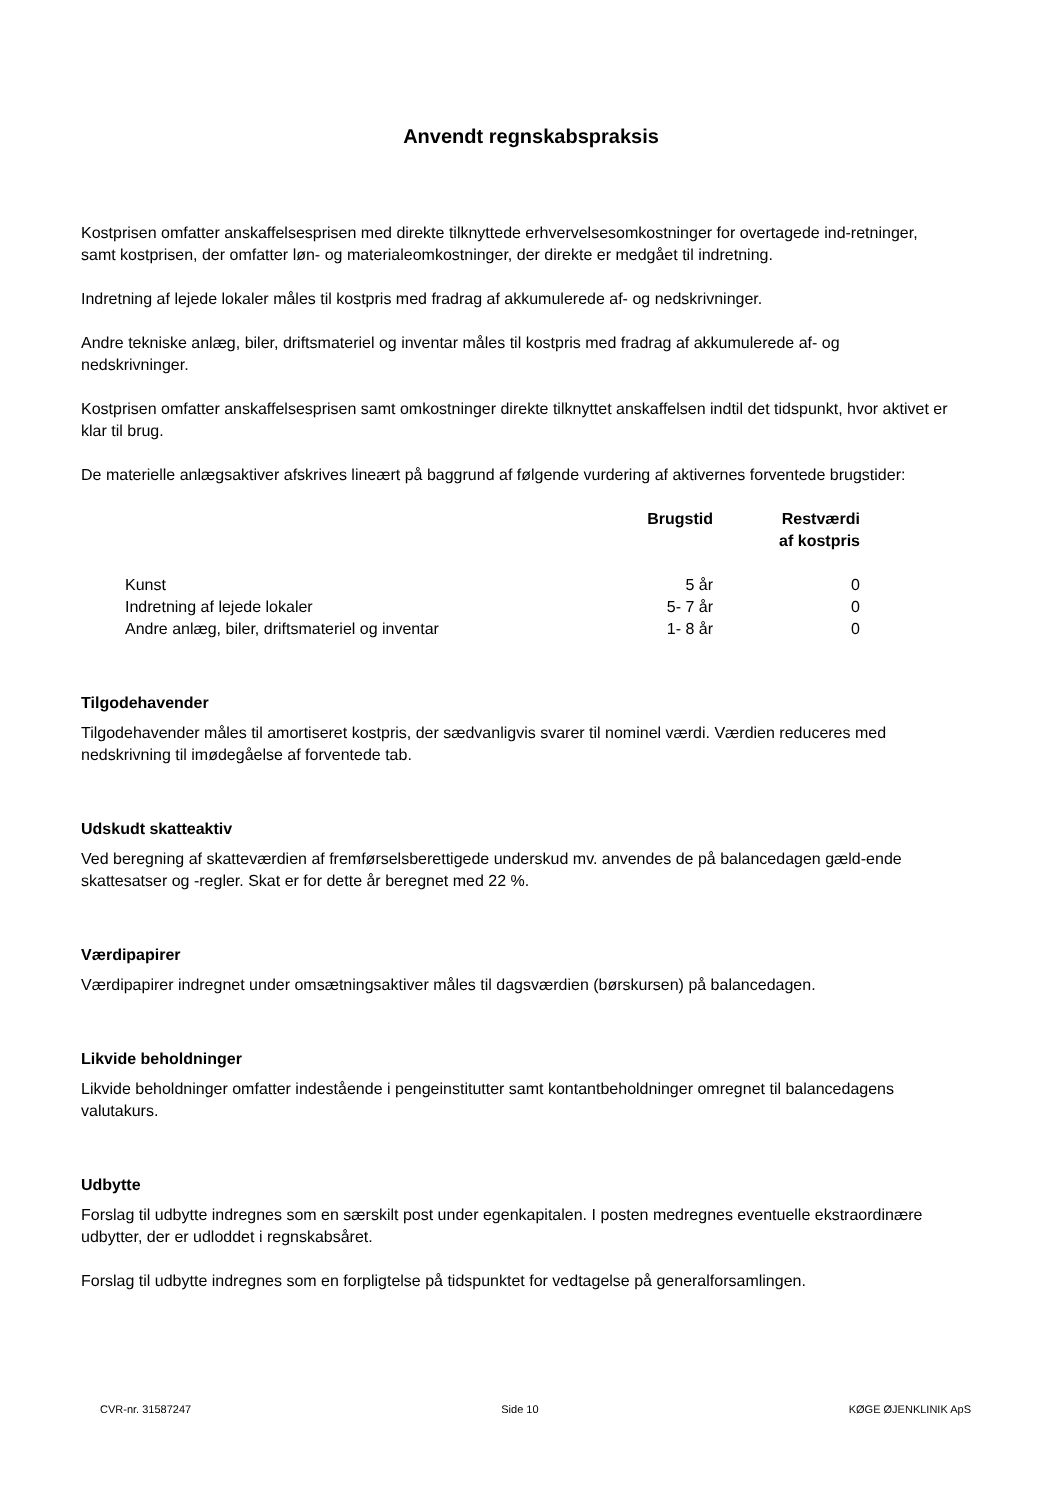Anvendt regnskabspraksis
Kostprisen omfatter anskaffelsesprisen med direkte tilknyttede erhvervelsesomkostninger for overtagede ind-retninger, samt kostprisen, der omfatter løn- og materialeomkostninger, der direkte er medgået til indretning.
Indretning af lejede lokaler måles til kostpris med fradrag af akkumulerede af- og nedskrivninger.
Andre tekniske anlæg, biler, driftsmateriel og inventar måles til kostpris med fradrag af akkumulerede af- og nedskrivninger.
Kostprisen omfatter anskaffelsesprisen samt omkostninger direkte tilknyttet anskaffelsen indtil det tidspunkt, hvor aktivet er klar til brug.
De materielle anlægsaktiver afskrives lineært på baggrund af følgende vurdering af aktivernes forventede brugstider:
| | Brugstid | Restværdi af kostpris |
| --- | --- | --- |
| Kunst | 5 år | 0 |
| Indretning af lejede lokaler | 5- 7 år | 0 |
| Andre anlæg, biler, driftsmateriel og inventar | 1- 8 år | 0 |
Tilgodehavender
Tilgodehavender måles til amortiseret kostpris, der sædvanligvis svarer til nominel værdi. Værdien reduceres med nedskrivning til imødegåelse af forventede tab.
Udskudt skatteaktiv
Ved beregning af skatteværdien af fremførselsberettigede underskud mv. anvendes de på balancedagen gæld-ende skattesatser og -regler. Skat er for dette år beregnet med 22 %.
Værdipapirer
Værdipapirer indregnet under omsætningsaktiver måles til dagsværdien (børskursen) på balancedagen.
Likvide beholdninger
Likvide beholdninger omfatter indestående i pengeinstitutter samt kontantbeholdninger omregnet til balancedagens valutakurs.
Udbytte
Forslag til udbytte indregnes som en særskilt post under egenkapitalen. I posten medregnes eventuelle ekstraordinære udbytter, der er udloddet i regnskabsåret.
Forslag til udbytte indregnes som en forpligtelse på tidspunktet for vedtagelse på generalforsamlingen.
CVR-nr. 31587247 Side 10 KØGE ØJENKLINIK ApS